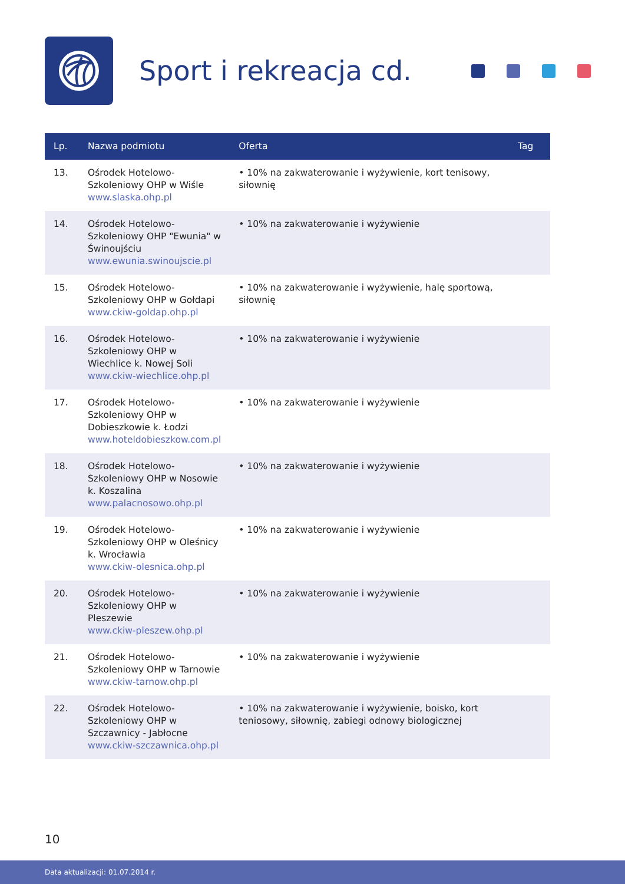Sport i rekreacja cd.
| Lp. | Nazwa podmiotu | Oferta | Tag |
| --- | --- | --- | --- |
| 13. | Ośrodek Hotelowo-Szkoleniowy OHP w Wiśle www.slaska.ohp.pl | • 10% na zakwaterowanie i wyżywienie, kort tenisowy, siłownię | |
| 14. | Ośrodek Hotelowo-Szkoleniowy OHP "Ewunia" w Świnoujściu www.ewunia.swinoujscie.pl | • 10% na zakwaterowanie i wyżywienie | |
| 15. | Ośrodek Hotelowo-Szkoleniowy OHP w Gołdapi www.ckiw-goldap.ohp.pl | • 10% na zakwaterowanie i wyżywienie, halę sportową, siłownię | |
| 16. | Ośrodek Hotelowo-Szkoleniowy OHP w Wiechlice k. Nowej Soli www.ckiw-wiechlice.ohp.pl | • 10% na zakwaterowanie i wyżywienie | |
| 17. | Ośrodek Hotelowo-Szkoleniowy OHP w Dobieszkowie k. Łodzi www.hoteldobieszkow.com.pl | • 10% na zakwaterowanie i wyżywienie | |
| 18. | Ośrodek Hotelowo-Szkoleniowy OHP w Nosowie k. Koszalina www.palacnosowo.ohp.pl | • 10% na zakwaterowanie i wyżywienie | |
| 19. | Ośrodek Hotelowo-Szkoleniowy OHP w Oleśnicy k. Wrocławia www.ckiw-olesnica.ohp.pl | • 10% na zakwaterowanie i wyżywienie | |
| 20. | Ośrodek Hotelowo-Szkoleniowy OHP w Pleszewie www.ckiw-pleszew.ohp.pl | • 10% na zakwaterowanie i wyżywienie | |
| 21. | Ośrodek Hotelowo-Szkoleniowy OHP w Tarnowie www.ckiw-tarnow.ohp.pl | • 10% na zakwaterowanie i wyżywienie | |
| 22. | Ośrodek Hotelowo-Szkoleniowy OHP w Szczawnicy - Jabłocne www.ckiw-szczawnica.ohp.pl | • 10% na zakwaterowanie i wyżywienie, boisko, kort teniosowy, siłownię, zabiegi odnowy biologicznej | |
10
Data aktualizacji: 01.07.2014 r.